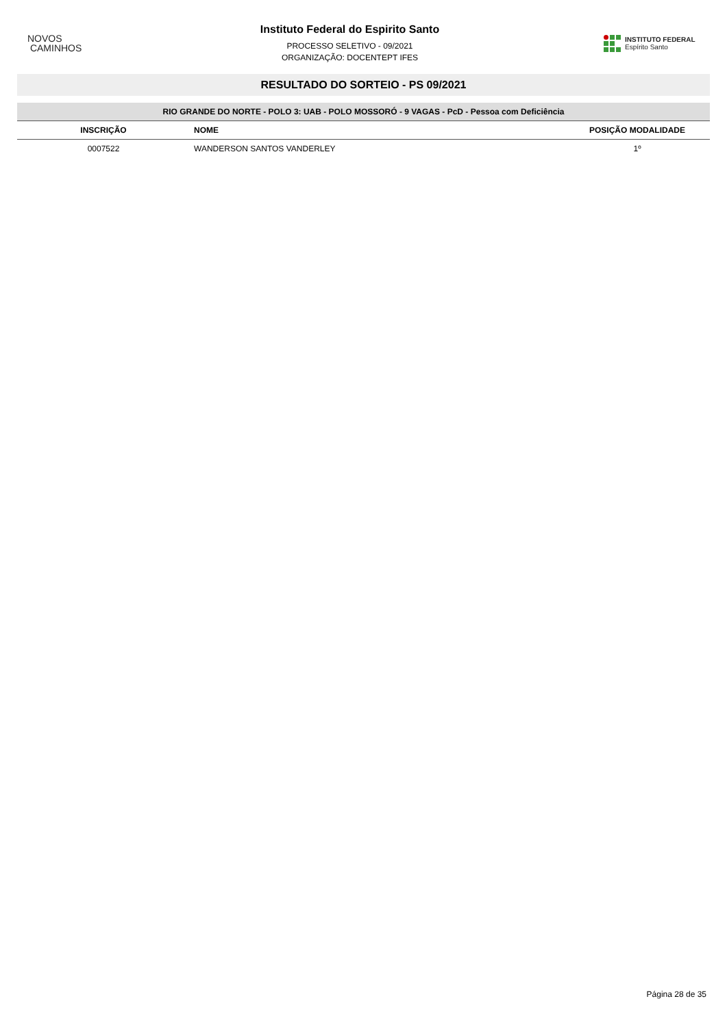NOVOS
CAMINHOS
Instituto Federal do Espirito Santo
PROCESSO SELETIVO - 09/2021
ORGANIZAÇÃO: DOCENTEPT IFES
INSTITUTO FEDERAL
Espírito Santo
RESULTADO DO SORTEIO - PS 09/2021
| RIO GRANDE DO NORTE - POLO 3: UAB - POLO MOSSORÓ - 9 VAGAS - PcD - Pessoa com Deficiência | | |
| --- | --- | --- |
| INSCRIÇÃO | NOME | POSIÇÃO MODALIDADE |
| 0007522 | WANDERSON SANTOS VANDERLEY | 1º |
Página 28 de 35